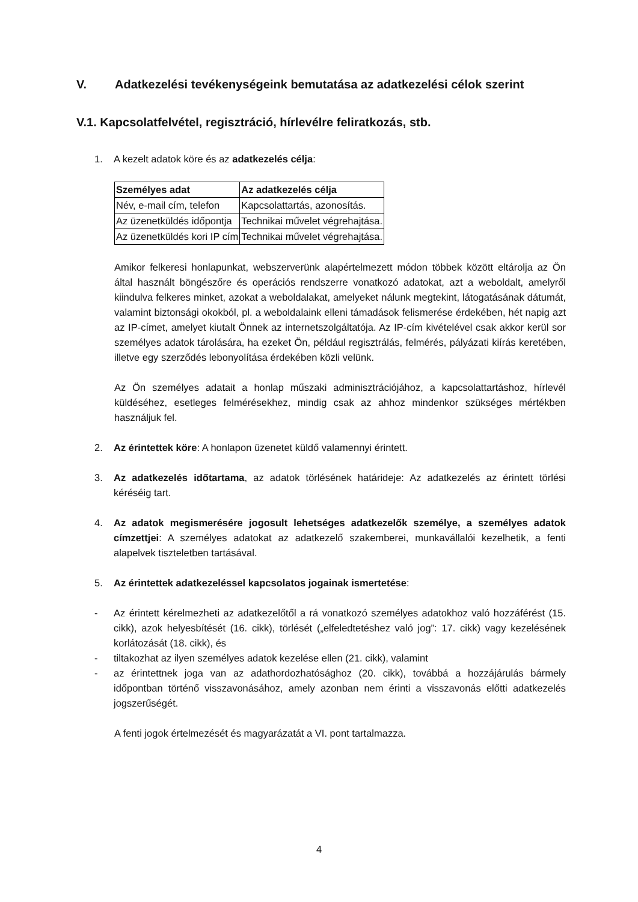V. Adatkezelési tevékenységeink bemutatása az adatkezelési célok szerint
V.1. Kapcsolatfelvétel, regisztráció, hírlevélre feliratkozás, stb.
1. A kezelt adatok köre és az adatkezelés célja:
| Személyes adat | Az adatkezelés célja |
| --- | --- |
| Név, e-mail cím, telefon | Kapcsolattartás, azonosítás. |
| Az üzenetküldés időpontja | Technikai művelet végrehajtása. |
| Az üzenetküldés kori IP cím | Technikai művelet végrehajtása. |
Amikor felkeresi honlapunkat, webszerverünk alapértelmezett módon többek között eltárolja az Ön által használt böngészőre és operációs rendszerre vonatkozó adatokat, azt a weboldalt, amelyről kiindulva felkeres minket, azokat a weboldalakat, amelyeket nálunk megtekint, látogatásának dátumát, valamint biztonsági okokból, pl. a weboldalaink elleni támadások felismerése érdekében, hét napig azt az IP-címet, amelyet kiutalt Önnek az internetszolgáltatója. Az IP-cím kivételével csak akkor kerül sor személyes adatok tárolására, ha ezeket Ön, például regisztrálás, felmérés, pályázati kiírás keretében, illetve egy szerződés lebonyolítása érdekében közli velünk.
Az Ön személyes adatait a honlap műszaki adminisztrációjához, a kapcsolattartáshoz, hírlevél küldéséhez, esetleges felmérésekhez, mindig csak az ahhoz mindenkor szükséges mértékben használjuk fel.
2. Az érintettek köre: A honlapon üzenetet küldő valamennyi érintett.
3. Az adatkezelés időtartama, az adatok törlésének határideje: Az adatkezelés az érintett törlési kéréséig tart.
4. Az adatok megismerésére jogosult lehetséges adatkezelők személye, a személyes adatok címzettjei: A személyes adatokat az adatkezelő szakemberei, munkavállalói kezelhetik, a fenti alapelvek tiszteletben tartásával.
5. Az érintettek adatkezeléssel kapcsolatos jogainak ismertetése:
- Az érintett kérelmezheti az adatkezelőtől a rá vonatkozó személyes adatokhoz való hozzáférést (15. cikk), azok helyesbítését (16. cikk), törlését („elfeledtetéshez való jog”: 17. cikk) vagy kezelésének korlátozását (18. cikk), és
- tiltakozhat az ilyen személyes adatok kezelése ellen (21. cikk), valamint
- az érintettnek joga van az adathordozhatósághoz (20. cikk), továbbá a hozzájárulás bármely időpontban történő visszavonásához, amely azonban nem érinti a visszavonás előtti adatkezelés jogszerűségét.
A fenti jogok értelmezését és magyarázatát a VI. pont tartalmazza.
4